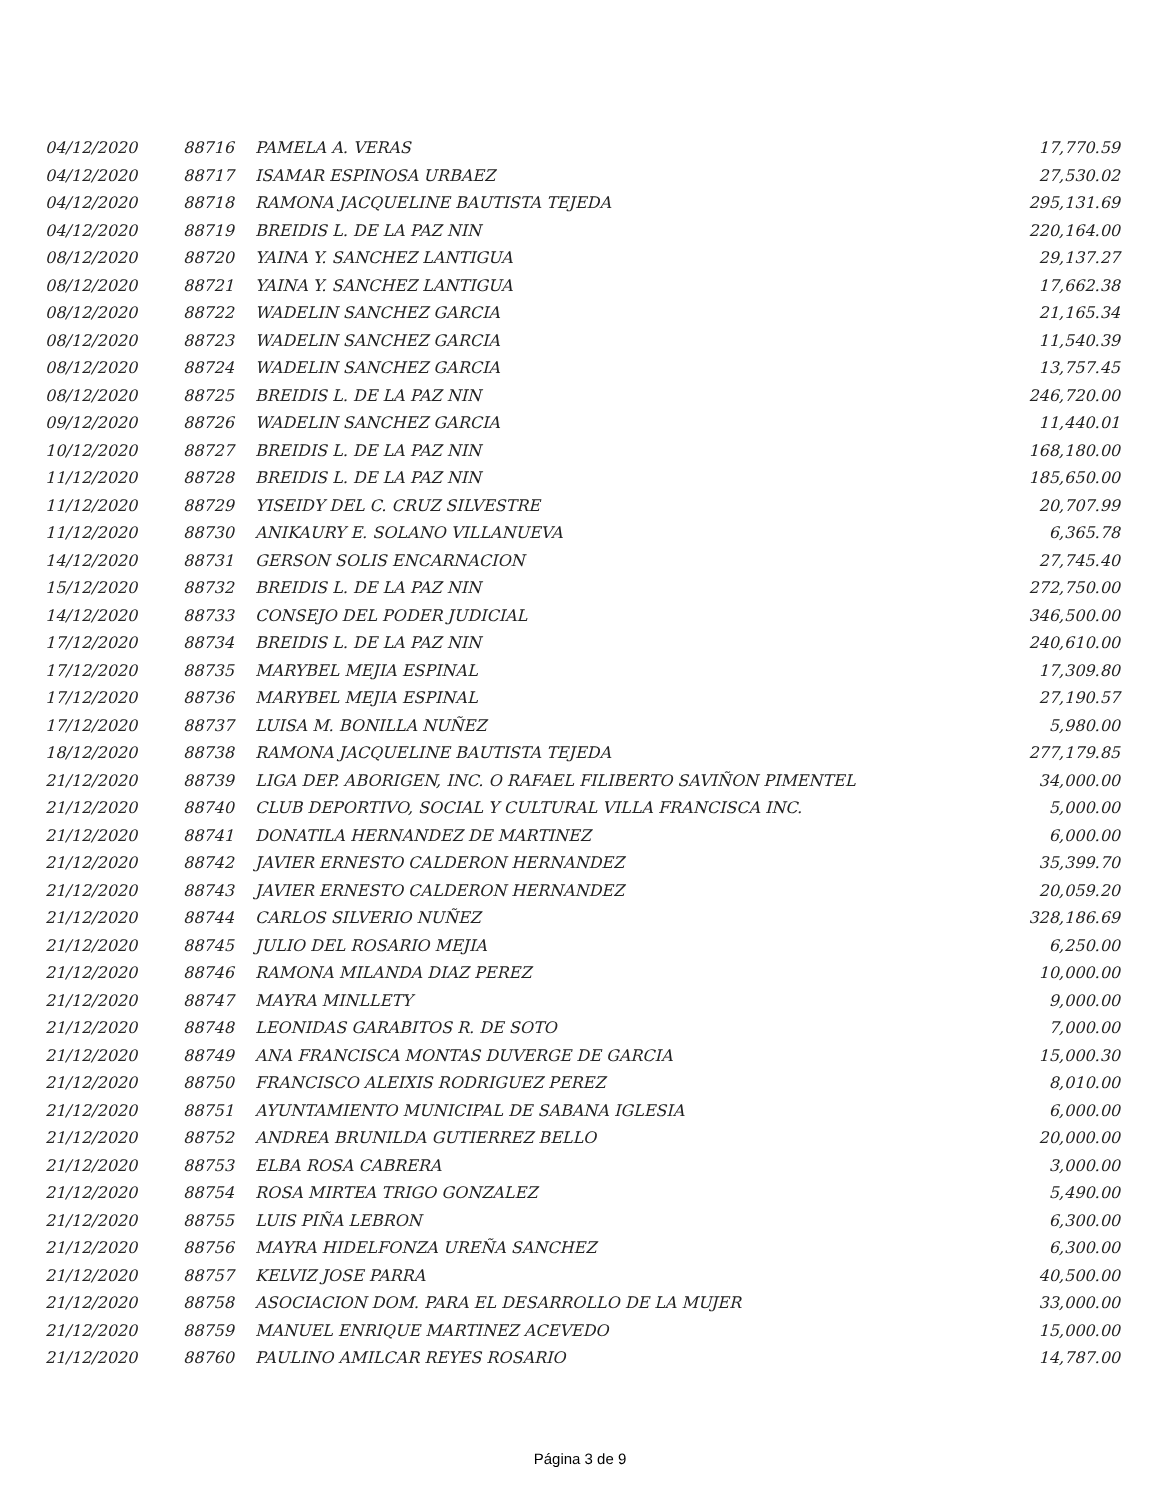| 04/12/2020 | 88716 | PAMELA A. VERAS | 17,770.59 |
| 04/12/2020 | 88717 | ISAMAR ESPINOSA URBAEZ | 27,530.02 |
| 04/12/2020 | 88718 | RAMONA JACQUELINE BAUTISTA TEJEDA | 295,131.69 |
| 04/12/2020 | 88719 | BREIDIS L. DE LA PAZ NIN | 220,164.00 |
| 08/12/2020 | 88720 | YAINA Y. SANCHEZ LANTIGUA | 29,137.27 |
| 08/12/2020 | 88721 | YAINA Y. SANCHEZ LANTIGUA | 17,662.38 |
| 08/12/2020 | 88722 | WADELIN SANCHEZ GARCIA | 21,165.34 |
| 08/12/2020 | 88723 | WADELIN SANCHEZ GARCIA | 11,540.39 |
| 08/12/2020 | 88724 | WADELIN SANCHEZ GARCIA | 13,757.45 |
| 08/12/2020 | 88725 | BREIDIS L. DE LA PAZ NIN | 246,720.00 |
| 09/12/2020 | 88726 | WADELIN SANCHEZ GARCIA | 11,440.01 |
| 10/12/2020 | 88727 | BREIDIS L. DE LA PAZ NIN | 168,180.00 |
| 11/12/2020 | 88728 | BREIDIS L. DE LA PAZ NIN | 185,650.00 |
| 11/12/2020 | 88729 | YISEIDY DEL C. CRUZ SILVESTRE | 20,707.99 |
| 11/12/2020 | 88730 | ANIKAURY E. SOLANO VILLANUEVA | 6,365.78 |
| 14/12/2020 | 88731 | GERSON SOLIS ENCARNACION | 27,745.40 |
| 15/12/2020 | 88732 | BREIDIS L. DE LA PAZ NIN | 272,750.00 |
| 14/12/2020 | 88733 | CONSEJO DEL PODER JUDICIAL | 346,500.00 |
| 17/12/2020 | 88734 | BREIDIS L. DE LA PAZ NIN | 240,610.00 |
| 17/12/2020 | 88735 | MARYBEL MEJIA ESPINAL | 17,309.80 |
| 17/12/2020 | 88736 | MARYBEL MEJIA ESPINAL | 27,190.57 |
| 17/12/2020 | 88737 | LUISA M. BONILLA NUÑEZ | 5,980.00 |
| 18/12/2020 | 88738 | RAMONA JACQUELINE BAUTISTA TEJEDA | 277,179.85 |
| 21/12/2020 | 88739 | LIGA DEP. ABORIGEN, INC. O RAFAEL FILIBERTO SAVIÑON PIMENTEL | 34,000.00 |
| 21/12/2020 | 88740 | CLUB DEPORTIVO, SOCIAL Y CULTURAL VILLA FRANCISCA INC. | 5,000.00 |
| 21/12/2020 | 88741 | DONATILA HERNANDEZ DE MARTINEZ | 6,000.00 |
| 21/12/2020 | 88742 | JAVIER ERNESTO CALDERON HERNANDEZ | 35,399.70 |
| 21/12/2020 | 88743 | JAVIER ERNESTO CALDERON HERNANDEZ | 20,059.20 |
| 21/12/2020 | 88744 | CARLOS SILVERIO NUÑEZ | 328,186.69 |
| 21/12/2020 | 88745 | JULIO DEL ROSARIO MEJIA | 6,250.00 |
| 21/12/2020 | 88746 | RAMONA MILANDA DIAZ PEREZ | 10,000.00 |
| 21/12/2020 | 88747 | MAYRA MINLLETY | 9,000.00 |
| 21/12/2020 | 88748 | LEONIDAS GARABITOS R. DE SOTO | 7,000.00 |
| 21/12/2020 | 88749 | ANA FRANCISCA MONTAS DUVERGE DE GARCIA | 15,000.30 |
| 21/12/2020 | 88750 | FRANCISCO ALEIXIS RODRIGUEZ PEREZ | 8,010.00 |
| 21/12/2020 | 88751 | AYUNTAMIENTO MUNICIPAL DE SABANA IGLESIA | 6,000.00 |
| 21/12/2020 | 88752 | ANDREA BRUNILDA GUTIERREZ BELLO | 20,000.00 |
| 21/12/2020 | 88753 | ELBA ROSA CABRERA | 3,000.00 |
| 21/12/2020 | 88754 | ROSA MIRTEA TRIGO GONZALEZ | 5,490.00 |
| 21/12/2020 | 88755 | LUIS PIÑA LEBRON | 6,300.00 |
| 21/12/2020 | 88756 | MAYRA HIDELFONZA UREÑA SANCHEZ | 6,300.00 |
| 21/12/2020 | 88757 | KELVIZ JOSE PARRA | 40,500.00 |
| 21/12/2020 | 88758 | ASOCIACION DOM. PARA EL DESARROLLO DE LA MUJER | 33,000.00 |
| 21/12/2020 | 88759 | MANUEL ENRIQUE MARTINEZ ACEVEDO | 15,000.00 |
| 21/12/2020 | 88760 | PAULINO AMILCAR REYES ROSARIO | 14,787.00 |
Página 3 de 9